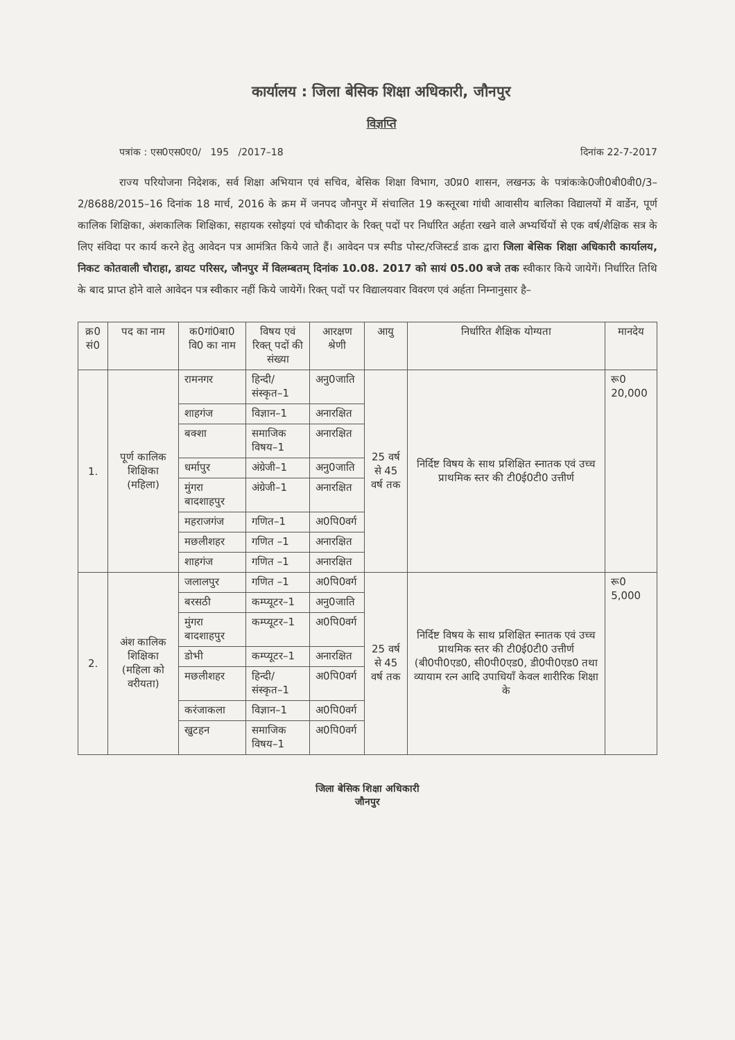कार्यालय : जिला बेसिक शिक्षा अधिकारी, जौनपुर
विज्ञप्ति
पत्रांक : एस0एस0ए0/ 195 /2017–18 दिनांक 22-7-2017
राज्य परियोजना निदेशक, सर्व शिक्षा अभियान एवं सचिव, बेसिक शिक्षा विभाग, उ0प्र0 शासन, लखनऊ के पत्रांकःके0जी0बी0वी0/3–2/8688/2015–16 दिनांक 18 मार्च, 2016 के क्रम में जनपद जौनपुर में संचालित 19 कस्तूरबा गांधी आवासीय बालिका विद्यालयों में वार्डेन, पूर्ण कालिक शिक्षिका, अंशकालिक शिक्षिका, सहायक रसोइयां एवं चौकीदार के रिक्त् पदों पर निर्धारित अर्हता रखने वाले अभ्यर्थियों से एक वर्ष/शैक्षिक सत्र के लिए संविदा पर कार्य करने हेतु आवेदन पत्र आमंत्रित किये जाते हैं। आवेदन पत्र स्पीड पोस्ट/रजिस्टर्ड डाक द्वारा जिला बेसिक शिक्षा अधिकारी कार्यालय, निकट कोतवाली चौराहा, डायट परिसर, जौनपुर में विलम्बतम् दिनांक 10.08. 2017 को सायं 05.00 बजे तक स्वीकार किये जायेगें। निर्धारित तिथि के बाद प्राप्त होने वाले आवेदन पत्र स्वीकार नहीं किये जायेगें। रिक्त् पदों पर विद्यालयवार विवरण एवं अर्हता निम्नानुसार है–
| क्र0 सं0 | पद का नाम | क0गां0बा0 वि0 का नाम | विषय एवं रिक्त् पदों की संख्या | आरक्षण श्रेणी | आयु | निर्धारित शैक्षिक योग्यता | मानदेय |
| --- | --- | --- | --- | --- | --- | --- | --- |
| 1. | पूर्ण कालिक शिक्षिका (महिला) | रामनगर | हिन्दी/ संस्कृत–1 | अनु0जाति | 25 वर्ष से 45 वर्ष तक | निर्दिष्ट विषय के साथ प्रशिक्षित स्नातक एवं उच्च प्राथमिक स्तर की टी0ई0टी0 उत्तीर्ण | रू0 20,000 |
| | | शाहगंज | विज्ञान–1 | अनारक्षित | | | |
| | | बक्शा | समाजिक विषय–1 | अनारक्षित | | | |
| | | धर्मापुर | अंग्रेजी–1 | अनु0जाति | | | |
| | | मुंगरा बादशाहपुर | अंग्रेजी–1 | अनारक्षित | | | |
| | | महराजगंज | गणित–1 | अ0पि0वर्ग | | | |
| | | मछलीशहर | गणित –1 | अनारक्षित | | | |
| | | शाहगंज | गणित –1 | अनारक्षित | | | |
| 2. | अंश कालिक शिक्षिका (महिला को वरीयता) | जलालपुर | गणित –1 | अ0पि0वर्ग | 25 वर्ष से 45 वर्ष तक | निर्दिष्ट विषय के साथ प्रशिक्षित स्नातक एवं उच्च प्राथमिक स्तर की टी0ई0टी0 उत्तीर्ण (बी0पी0एड0, सी0पी0एड0, डी0पी0एड0 तथा व्यायाम रत्न आदि उपाधियाँ केवल शारीरिक शिक्षा के | रू0 5,000 |
| | | बरसठी | कम्प्यूटर–1 | अनु0जाति | | | |
| | | मुंगरा बादशाहपुर | कम्प्यूटर–1 | अ0पि0वर्ग | | | |
| | | डोभी | कम्प्यूटर–1 | अनारक्षित | | | |
| | | मछलीशहर | हिन्दी/ संस्कृत–1 | अ0पि0वर्ग | | | |
| | | करंजाकला | विज्ञान–1 | अ0पि0वर्ग | | | |
| | | खुटहन | समाजिक विषय–1 | अ0पि0वर्ग | | | |
जिला बेसिक शिक्षा अधिकारी
जौनपुर